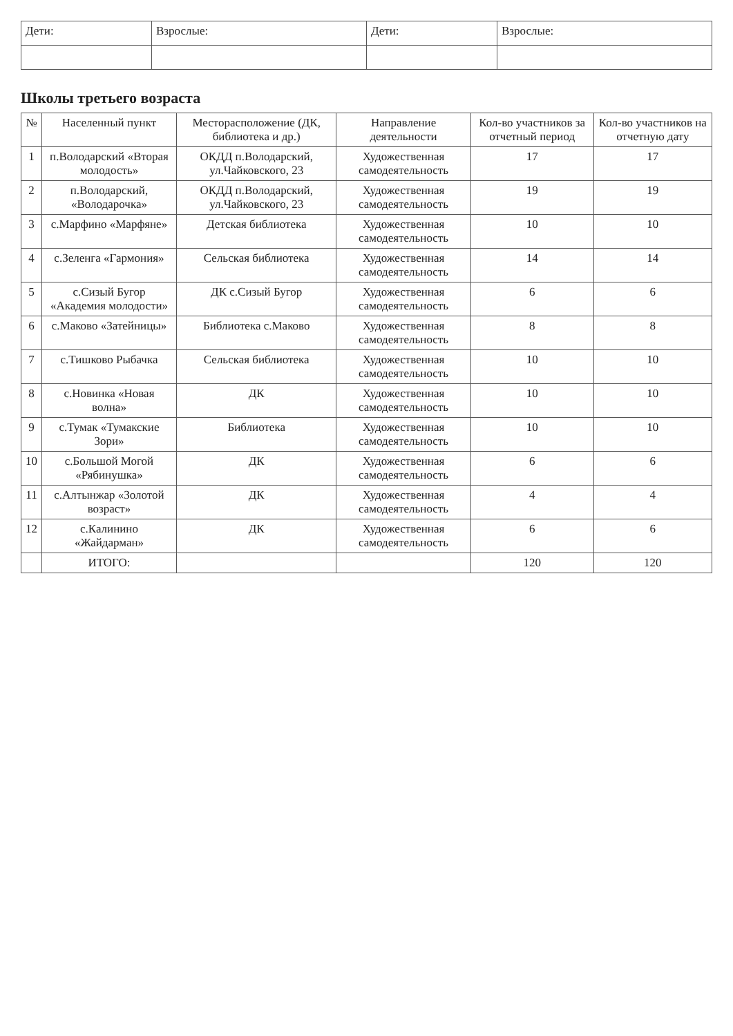| Дети: | Взрослые: | Дети: | Взрослые: |
Школы третьего возраста
| № | Населенный пункт | Месторасположение (ДК, библиотека и др.) | Направление деятельности | Кол-во участников за отчетный период | Кол-во участников на отчетную дату |
| --- | --- | --- | --- | --- | --- |
| 1 | п.Володарский «Вторая молодость» | ОКДД п.Володарский, ул.Чайковского, 23 | Художественная самодеятельность | 17 | 17 |
| 2 | п.Володарский, «Володарочка» | ОКДД п.Володарский, ул.Чайковского, 23 | Художественная самодеятельность | 19 | 19 |
| 3 | с.Марфино «Марфяне» | Детская библиотека | Художественная самодеятельность | 10 | 10 |
| 4 | с.Зеленга «Гармония» | Сельская библиотека | Художественная самодеятельность | 14 | 14 |
| 5 | с.Сизый Бугор «Академия молодости» | ДК с.Сизый Бугор | Художественная самодеятельность | 6 | 6 |
| 6 | с.Маково «Затейницы» | Библиотека с.Маково | Художественная самодеятельность | 8 | 8 |
| 7 | с.Тишково Рыбачка | Сельская библиотека | Художественная самодеятельность | 10 | 10 |
| 8 | с.Новинка «Новая волна» | ДК | Художественная самодеятельность | 10 | 10 |
| 9 | с.Тумак «Тумакские Зори» | Библиотека | Художественная самодеятельность | 10 | 10 |
| 10 | с.Большой Могой «Рябинушка» | ДК | Художественная самодеятельность | 6 | 6 |
| 11 | с.Алтынжар «Золотой возраст» | ДК | Художественная самодеятельность | 4 | 4 |
| 12 | с.Калинино «Жайдарман» | ДК | Художественная самодеятельность | 6 | 6 |
| | ИТОГО: | | | 120 | 120 |